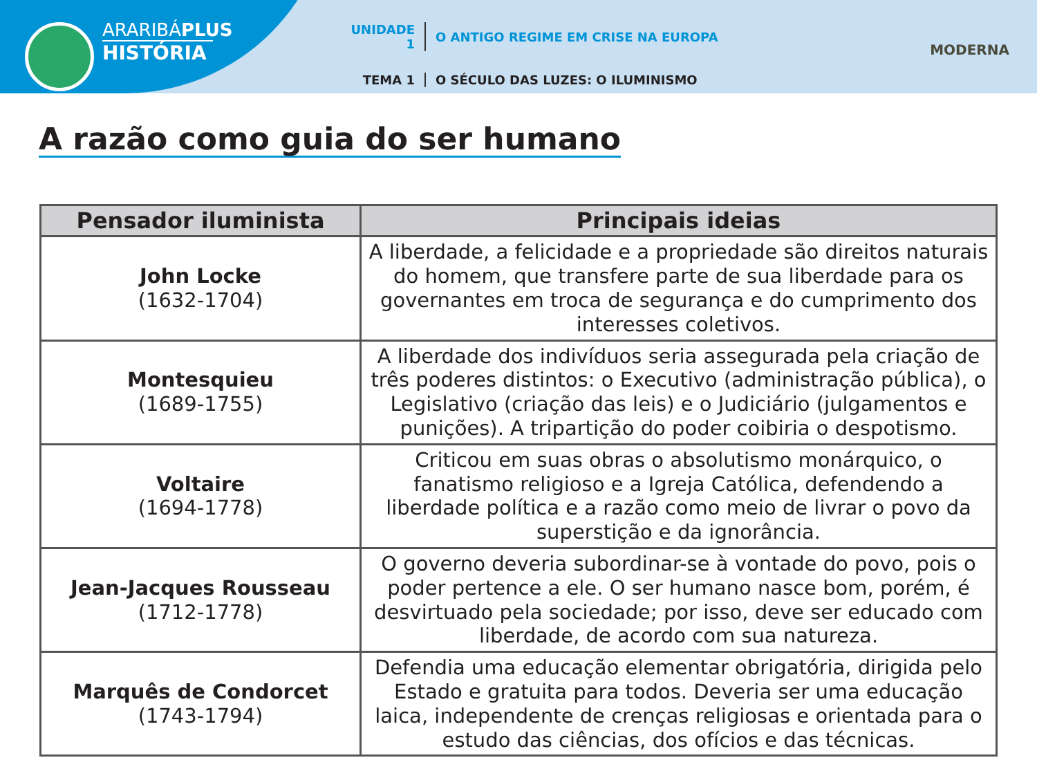ARARIBÁPLUS
HISTÓRIA
UNIDADE 1 O ANTIGO REGIME EM CRISE NA EUROPA
TEMA 1 O SÉCULO DAS LUZES: O ILUMINISMO
MODERNA
A razão como guia do ser humano
| Pensador iluminista | Principais ideias |
| --- | --- |
| John Locke (1632-1704) | A liberdade, a felicidade e a propriedade são direitos naturais do homem, que transfere parte de sua liberdade para os governantes em troca de segurança e do cumprimento dos interesses coletivos. |
| Montesquieu (1689-1755) | A liberdade dos indivíduos seria assegurada pela criação de três poderes distintos: o Executivo (administração pública), o Legislativo (criação das leis) e o Judiciário (julgamentos e punições). A tripartição do poder coibiria o despotismo. |
| Voltaire (1694-1778) | Criticou em suas obras o absolutismo monárquico, o fanatismo religioso e a Igreja Católica, defendendo a liberdade política e a razão como meio de livrar o povo da superstição e da ignorância. |
| Jean-Jacques Rousseau (1712-1778) | O governo deveria subordinar-se à vontade do povo, pois o poder pertence a ele. O ser humano nasce bom, porém, é desvirtuado pela sociedade; por isso, deve ser educado com liberdade, de acordo com sua natureza. |
| Marquês de Condorcet (1743-1794) | Defendia uma educação elementar obrigatória, dirigida pelo Estado e gratuita para todos. Deveria ser uma educação laica, independente de crenças religiosas e orientada para o estudo das ciências, dos ofícios e das técnicas. |